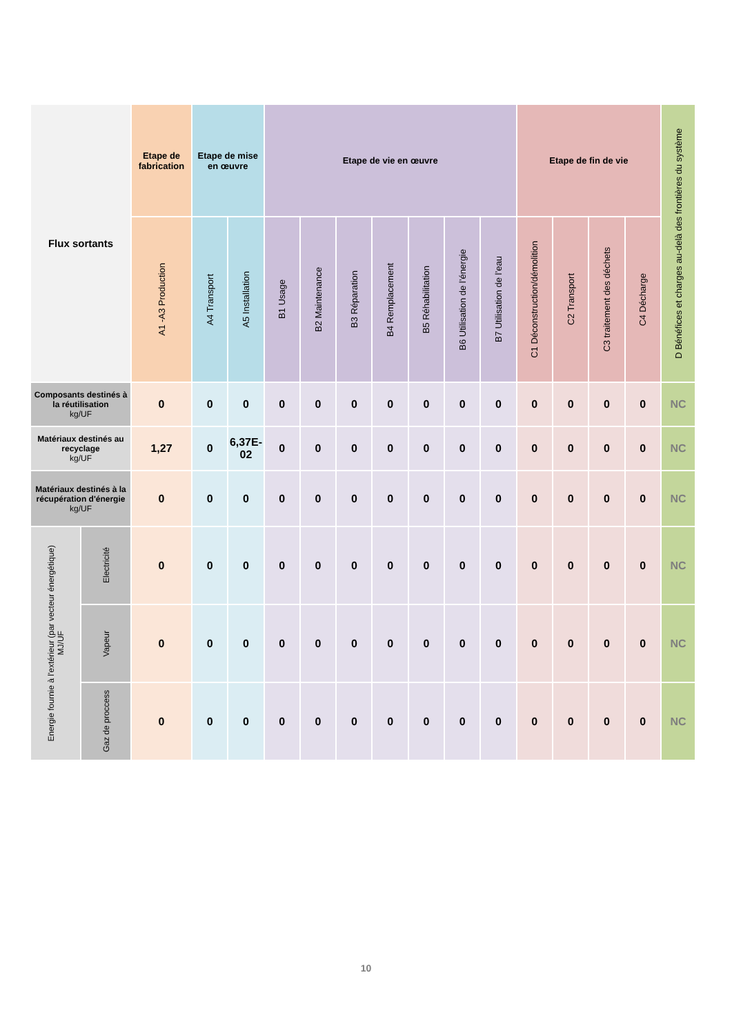| Flux sortants | | Etape de fabrication | Etape de mise en œuvre | | Etape de vie en œuvre | | | | | | | Etape de fin de vie | | | | D Bénéfices et charges au-delà des frontières du système |
| --- | --- | --- | --- | --- | --- | --- | --- | --- | --- | --- | --- | --- | --- | --- | --- | --- |
| | | A1 -A3 Production | A4 Transport | A5 Installation | B1 Usage | B2 Maintenance | B3 Réparation | B4 Remplacement | B5 Réhabilitation | B6 Utilisation de l’énergie | B7 Utilisation de l’eau | C1 Déconstruction/démolition | C2 Transport | C3 traitement des déchets | C4 Décharge | |
| Composants destinés à la réutilisation kg/UF | | 0 | 0 | 0 | 0 | 0 | 0 | 0 | 0 | 0 | 0 | 0 | 0 | 0 | 0 | NC |
| Matériaux destinés au recyclage kg/UF | | 1,27 | 0 | 6,37E-02 | 0 | 0 | 0 | 0 | 0 | 0 | 0 | 0 | 0 | 0 | 0 | NC |
| Matériaux destinés à la récupération d'énergie kg/UF | | 0 | 0 | 0 | 0 | 0 | 0 | 0 | 0 | 0 | 0 | 0 | 0 | 0 | 0 | NC |
| Energie fournie à l'extérieur (par vecteur énergétique) MJ/UF | Electricité | 0 | 0 | 0 | 0 | 0 | 0 | 0 | 0 | 0 | 0 | 0 | 0 | 0 | 0 | NC |
| | Vapeur | 0 | 0 | 0 | 0 | 0 | 0 | 0 | 0 | 0 | 0 | 0 | 0 | 0 | 0 | NC |
| | Gaz de proccess | 0 | 0 | 0 | 0 | 0 | 0 | 0 | 0 | 0 | 0 | 0 | 0 | 0 | 0 | NC |
10